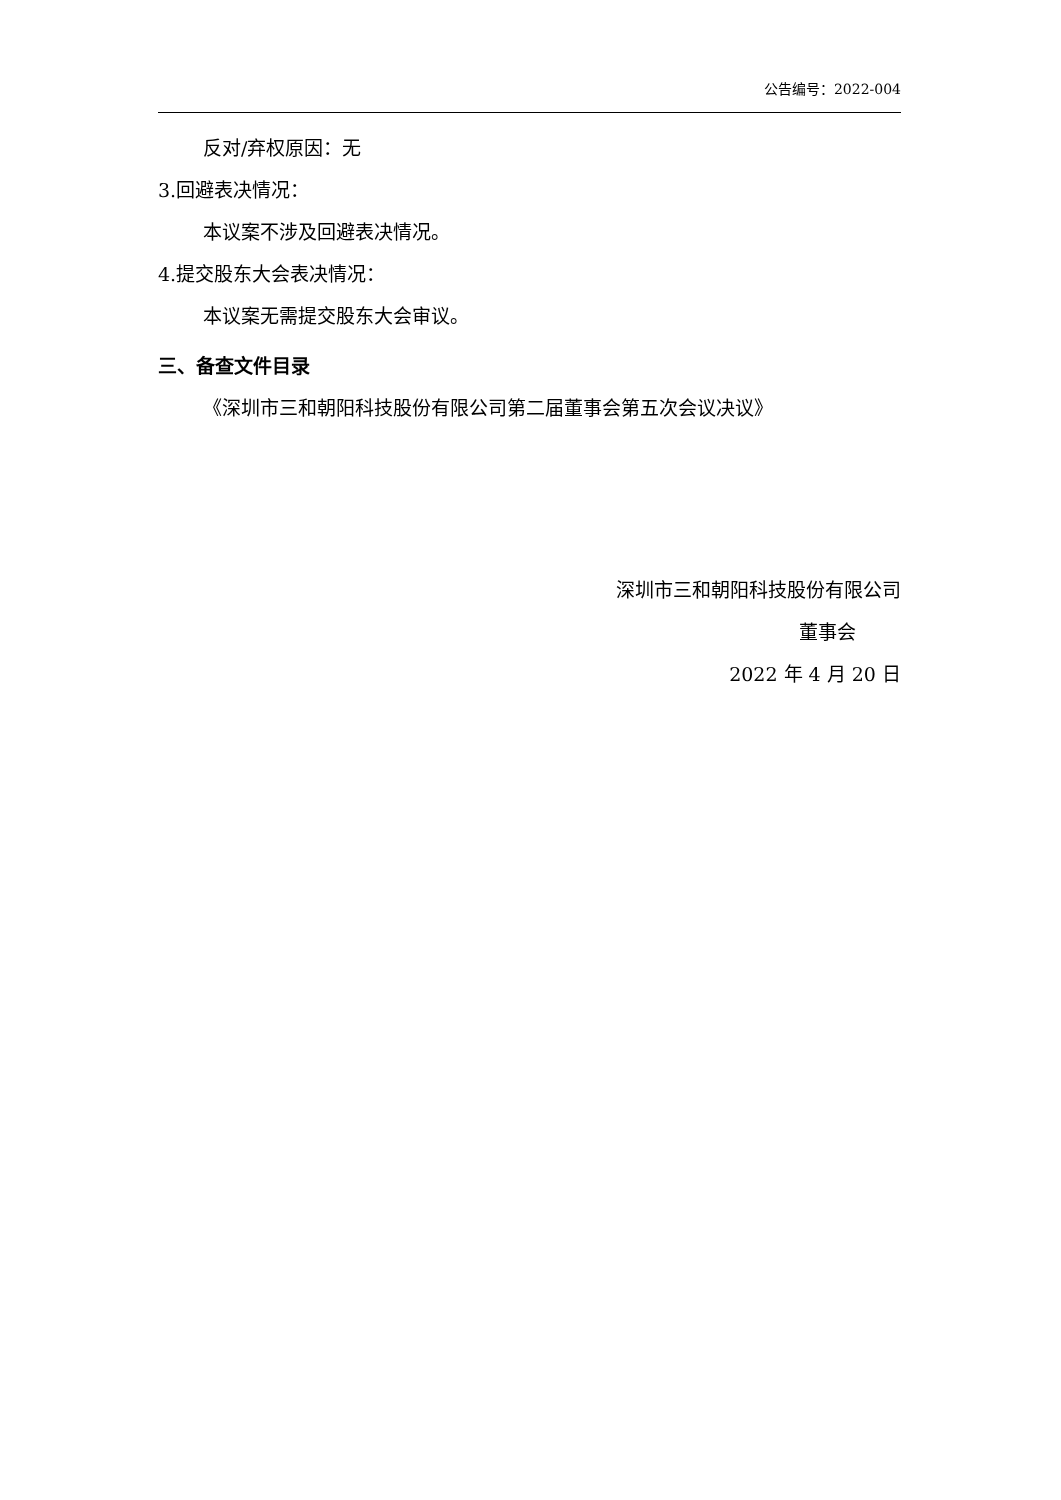公告编号：2022-004
反对/弃权原因：无
3.回避表决情况：
本议案不涉及回避表决情况。
4.提交股东大会表决情况：
本议案无需提交股东大会审议。
三、备查文件目录
《深圳市三和朝阳科技股份有限公司第二届董事会第五次会议决议》
深圳市三和朝阳科技股份有限公司
董事会
2022 年 4 月 20 日